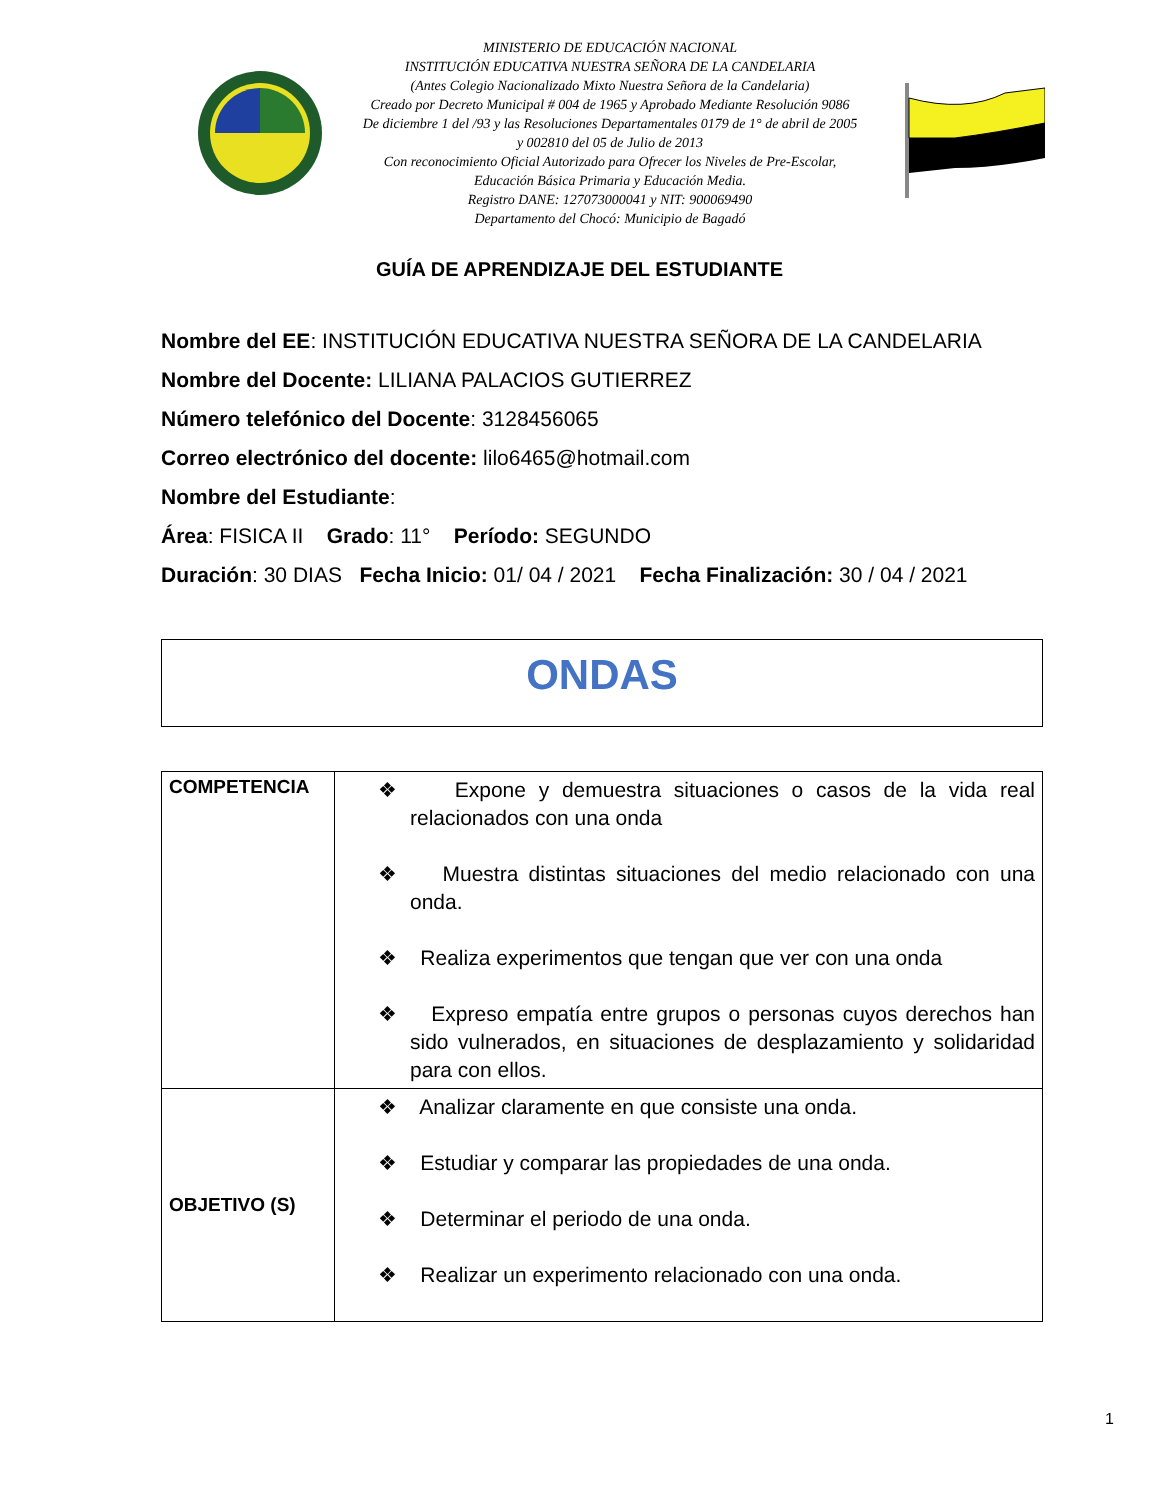MINISTERIO DE EDUCACIÓN NACIONAL
INSTITUCIÓN EDUCATIVA NUESTRA SEÑORA DE LA CANDELARIA
(Antes Colegio Nacionalizado Mixto Nuestra Señora de la Candelaria)
Creado por Decreto Municipal # 004 de 1965 y Aprobado Mediante Resolución 9086
De diciembre 1 del /93 y las Resoluciones Departamentales 0179 de 1° de abril de 2005
y 002810 del 05 de Julio de 2013
Con reconocimiento Oficial Autorizado para Ofrecer los Niveles de Pre-Escolar,
Educación Básica Primaria y Educación Media.
Registro DANE: 127073000041 y NIT: 900069490
Departamento del Chocó: Municipio de Bagadó
GUÍA DE APRENDIZAJE DEL ESTUDIANTE
Nombre del EE: INSTITUCIÓN EDUCATIVA NUESTRA SEÑORA DE LA CANDELARIA
Nombre del Docente: LILIANA PALACIOS GUTIERREZ
Número telefónico del Docente: 3128456065
Correo electrónico del docente: lilo6465@hotmail.com
Nombre del Estudiante:
Área: FISICA II Grado: 11° Período: SEGUNDO
Duración: 30 DIAS Fecha Inicio: 01/ 04 / 2021 Fecha Finalización: 30 / 04 / 2021
ONDAS
| COMPETENCIA | ❖ Expone y demuestra situaciones o casos de la vida real relacionados con una onda ❖ Muestra distintas situaciones del medio relacionado con una onda. ❖ Realiza experimentos que tengan que ver con una onda ❖ Expreso empatía entre grupos o personas cuyos derechos han sido vulnerados, en situaciones de desplazamiento y solidaridad para con ellos. |
| OBJETIVO (S) | ❖ Analizar claramente en que consiste una onda. ❖ Estudiar y comparar las propiedades de una onda. ❖ Determinar el periodo de una onda. ❖ Realizar un experimento relacionado con una onda. |
1